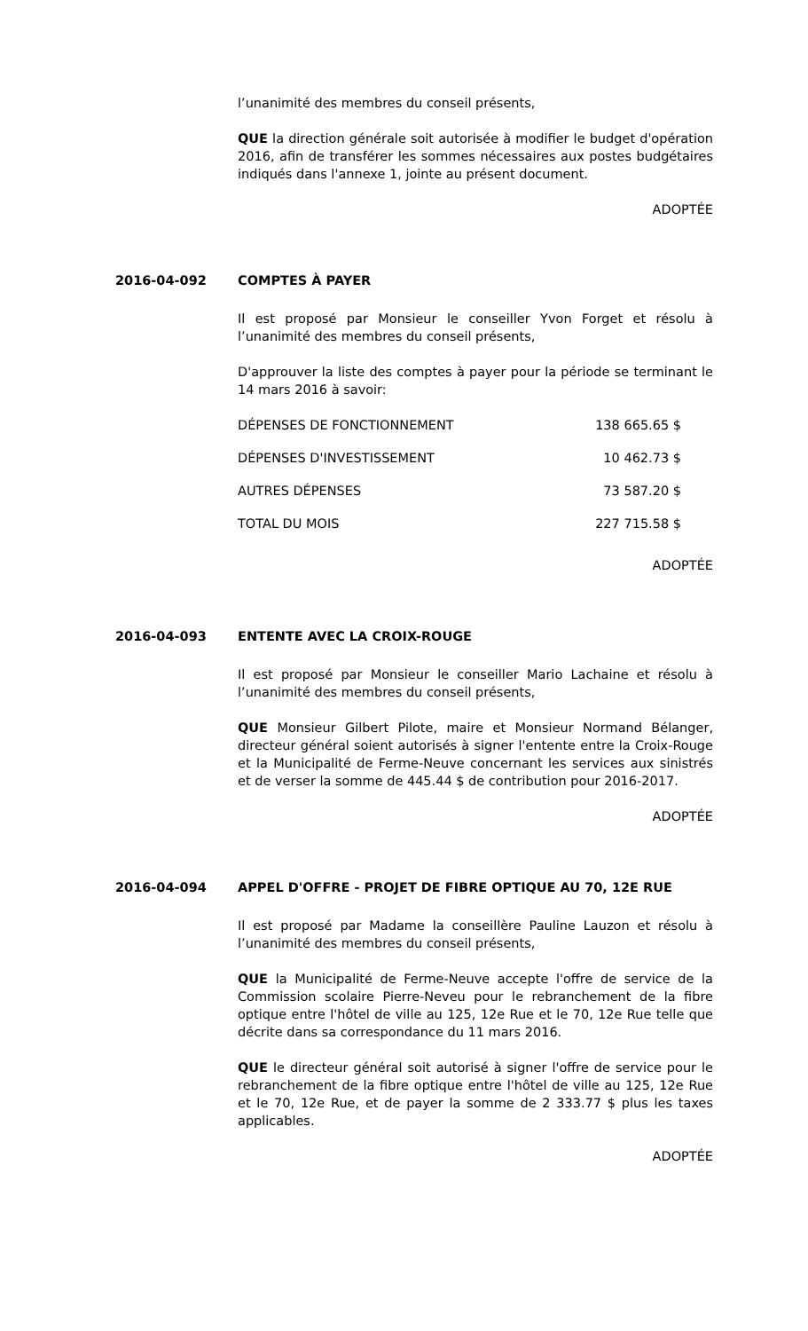l’unanimité des membres du conseil présents,
QUE la direction générale soit autorisée à modifier le budget d'opération 2016, afin de transférer les sommes nécessaires aux postes budgétaires indiqués dans l'annexe 1, jointe au présent document.
ADOPTÉE
2016-04-092 COMPTES À PAYER
Il est proposé par Monsieur le conseiller Yvon Forget et résolu à l’unanimité des membres du conseil présents,
D'approuver la liste des comptes à payer pour la période se terminant le 14 mars 2016 à savoir:
| DÉPENSES DE FONCTIONNEMENT | 138 665.65 $ |
| DÉPENSES D'INVESTISSEMENT | 10 462.73 $ |
| AUTRES DÉPENSES | 73 587.20 $ |
| TOTAL DU MOIS | 227 715.58 $ |
ADOPTÉE
2016-04-093 ENTENTE AVEC LA CROIX-ROUGE
Il est proposé par Monsieur le conseiller Mario Lachaine et résolu à l’unanimité des membres du conseil présents,
QUE Monsieur Gilbert Pilote, maire et Monsieur Normand Bélanger, directeur général soient autorisés à signer l'entente entre la Croix-Rouge et la Municipalité de Ferme-Neuve concernant les services aux sinistrés et de verser la somme de 445.44 $ de contribution pour 2016-2017.
ADOPTÉE
2016-04-094 APPEL D'OFFRE - PROJET DE FIBRE OPTIQUE AU 70, 12E RUE
Il est proposé par Madame la conseillère Pauline Lauzon et résolu à l’unanimité des membres du conseil présents,
QUE la Municipalité de Ferme-Neuve accepte l'offre de service de la Commission scolaire Pierre-Neveu pour le rebranchement de la fibre optique entre l'hôtel de ville au 125, 12e Rue et le 70, 12e Rue telle que décrite dans sa correspondance du 11 mars 2016.
QUE le directeur général soit autorisé à signer l'offre de service pour le rebranchement de la fibre optique entre l'hôtel de ville au 125, 12e Rue et le 70, 12e Rue, et de payer la somme de 2 333.77 $ plus les taxes applicables.
ADOPTÉE